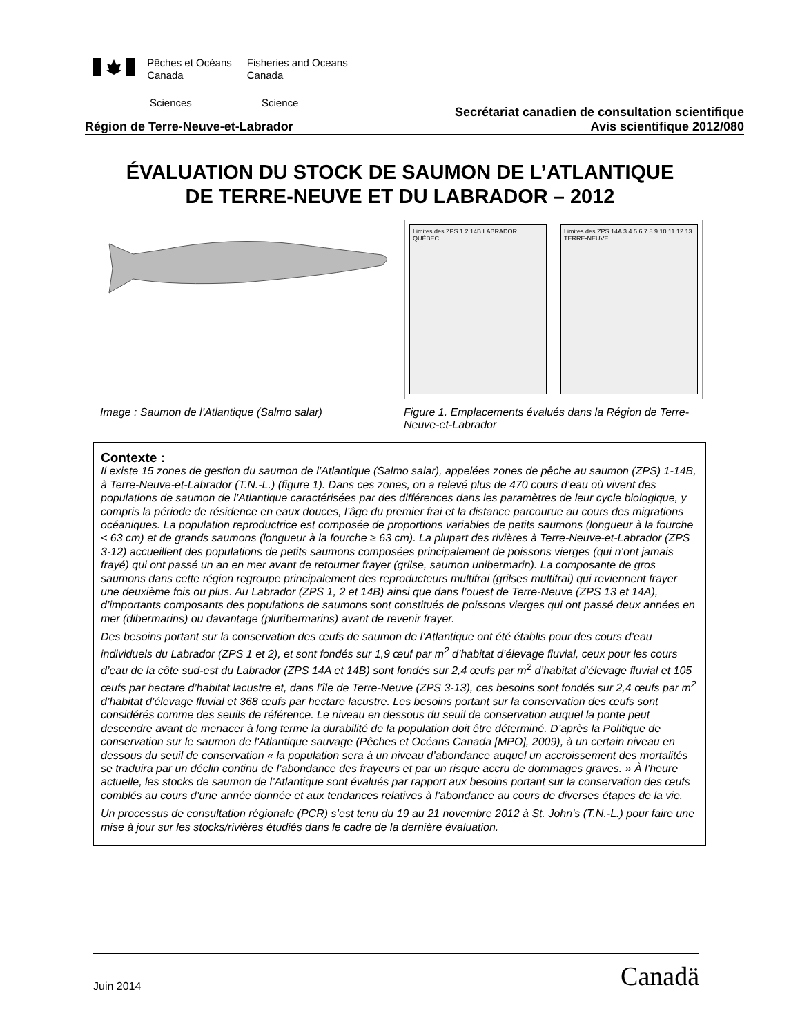Pêches et Océans
Canada
Fisheries and Oceans
Canada
Sciences Science
Secrétariat canadien de consultation scientifique
Région de Terre-Neuve-et-Labrador Avis scientifique 2012/080
ÉVALUATION DU STOCK DE SAUMON DE L’ATLANTIQUE
DE TERRE-NEUVE ET DU LABRADOR – 2012
Limites des ZPS 1 2 14B LABRADOR QUÉBEC
Limites des ZPS 14A 3 4 5 6 7 8 9 10 11 12 13 TERRE-NEUVE
Image : Saumon de l’Atlantique (Salmo salar) Figure 1. Emplacements évalués dans la Région de Terre-Neuve-et-Labrador
Contexte :
Il existe 15 zones de gestion du saumon de l’Atlantique (Salmo salar), appelées zones de pêche au saumon (ZPS) 1-14B, à Terre-Neuve-et-Labrador (T.N.-L.) (figure 1). Dans ces zones, on a relevé plus de 470 cours d’eau où vivent des populations de saumon de l’Atlantique caractérisées par des différences dans les paramètres de leur cycle biologique, y compris la période de résidence en eaux douces, l’âge du premier frai et la distance parcourue au cours des migrations océaniques. La population reproductrice est composée de proportions variables de petits saumons (longueur à la fourche < 63 cm) et de grands saumons (longueur à la fourche ≥ 63 cm). La plupart des rivières à Terre-Neuve-et-Labrador (ZPS 3-12) accueillent des populations de petits saumons composées principalement de poissons vierges (qui n’ont jamais frayé) qui ont passé un an en mer avant de retourner frayer (grilse, saumon unibermarin). La composante de gros saumons dans cette région regroupe principalement des reproducteurs multifrai (grilses multifrai) qui reviennent frayer une deuxième fois ou plus. Au Labrador (ZPS 1, 2 et 14B) ainsi que dans l’ouest de Terre-Neuve (ZPS 13 et 14A), d’importants composants des populations de saumons sont constitués de poissons vierges qui ont passé deux années en mer (dibermarins) ou davantage (pluribermarins) avant de revenir frayer.
Des besoins portant sur la conservation des œufs de saumon de l’Atlantique ont été établis pour des cours d’eau individuels du Labrador (ZPS 1 et 2), et sont fondés sur 1,9 œuf par m<sup>2</sup> d’habitat d’élevage fluvial, ceux pour les cours d’eau de la côte sud-est du Labrador (ZPS 14A et 14B) sont fondés sur 2,4 œufs par m<sup>2</sup> d’habitat d’élevage fluvial et 105 œufs par hectare d’habitat lacustre et, dans l’île de Terre-Neuve (ZPS 3-13), ces besoins sont fondés sur 2,4 œufs par m<sup>2</sup> d’habitat d’élevage fluvial et 368 œufs par hectare lacustre. Les besoins portant sur la conservation des œufs sont considérés comme des seuils de référence. Le niveau en dessous du seuil de conservation auquel la ponte peut descendre avant de menacer à long terme la durabilité de la population doit être déterminé. D’après la Politique de conservation sur le saumon de l'Atlantique sauvage (Pêches et Océans Canada [MPO], 2009), à un certain niveau en dessous du seuil de conservation « la population sera à un niveau d’abondance auquel un accroissement des mortalités se traduira par un déclin continu de l’abondance des frayeurs et par un risque accru de dommages graves. » À l’heure actuelle, les stocks de saumon de l’Atlantique sont évalués par rapport aux besoins portant sur la conservation des œufs comblés au cours d’une année donnée et aux tendances relatives à l’abondance au cours de diverses étapes de la vie.
Un processus de consultation régionale (PCR) s’est tenu du 19 au 21 novembre 2012 à St. John’s (T.N.-L.) pour faire une mise à jour sur les stocks/rivières étudiés dans le cadre de la dernière évaluation.
Juin 2014 Canadä